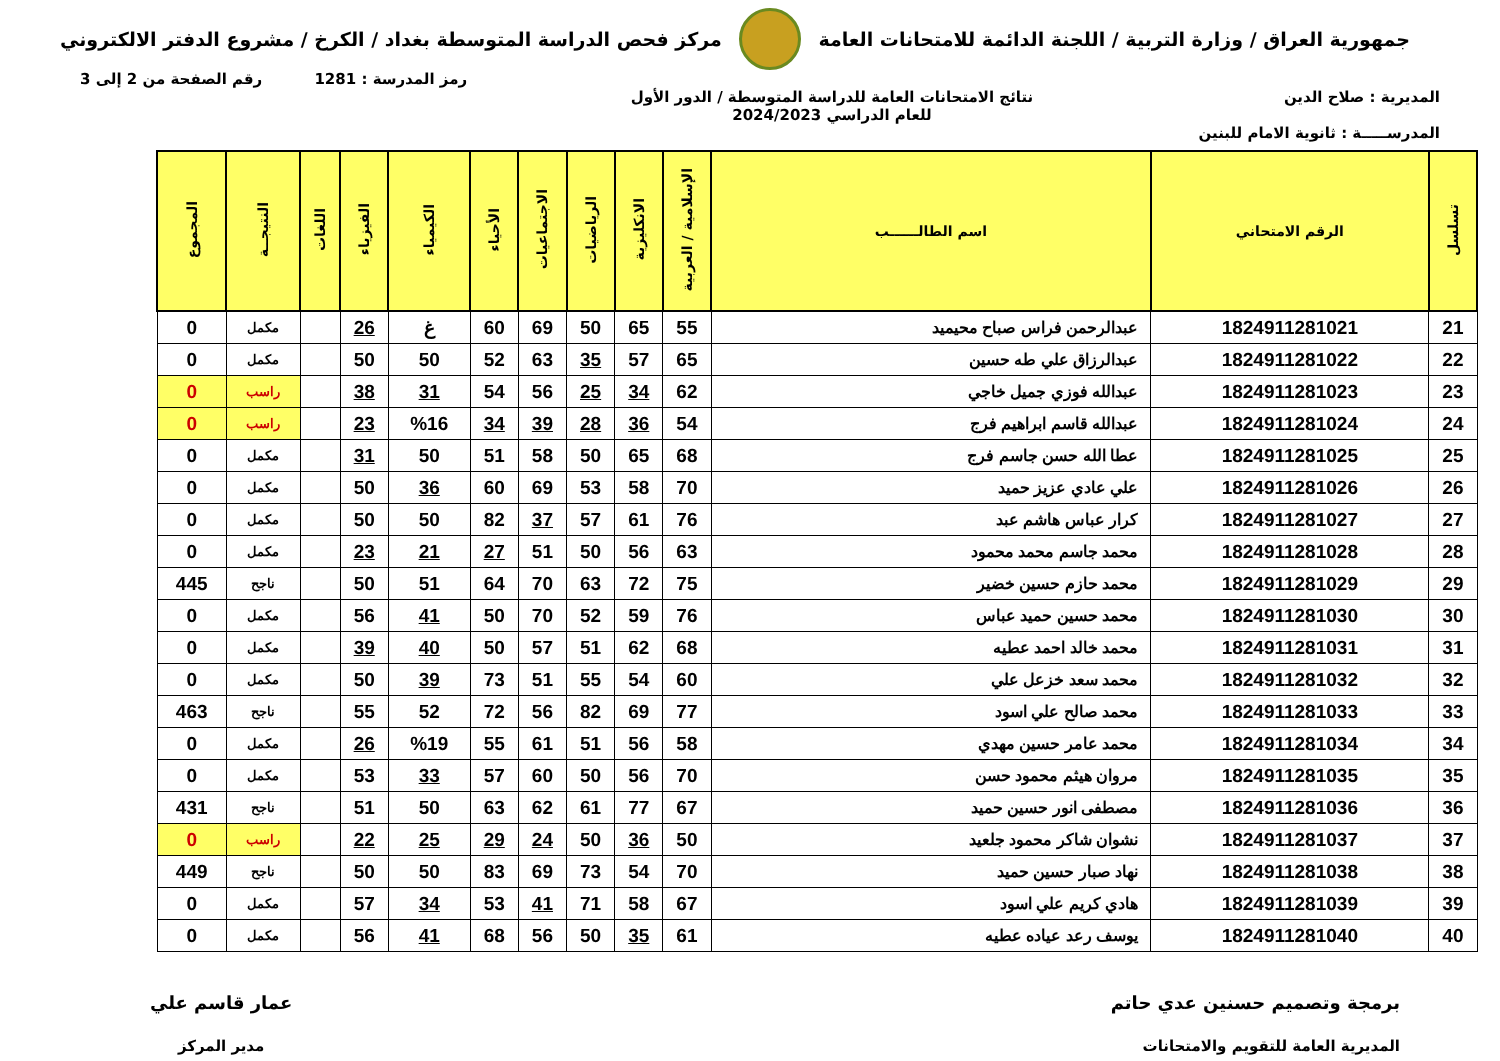جمهورية العراق / وزارة التربية / اللجنة الدائمة للامتحانات العامة
مركز فحص الدراسة المتوسطة بغداد / الكرخ / مشروع الدفتر الالكتروني
رمز المدرسة : 1281 رقم الصفحة من 2 إلى 3
المديرية : صلاح الدين نتائج الامتحانات العامة للدراسة المتوسطة / الدور الأول
للعام الدراسي 2024/2023
المدرســـــة : ثانوية الامام للبنين
| تسلسل | الرقم الامتحاني | اسم الطالــــــب | الإسلامية / العربية | الانكليزية | الرياضيات | الاجتماعيات | الأحياء | الكيمياء | الفيزياء | اللغات | النتيجــة | المجموع |
| --- | --- | --- | --- | --- | --- | --- | --- | --- | --- | --- | --- | --- |
| 21 | 1824911281021 | عبدالرحمن فراس صباح محيميد | 55 | 65 | 50 | 69 | 60 | غ | 26 | | مكمل | 0 |
| 22 | 1824911281022 | عبدالرزاق علي طه حسين | 65 | 57 | 35 | 63 | 52 | 50 | 50 | | مكمل | 0 |
| 23 | 1824911281023 | عبدالله فوزي جميل خاجي | 62 | 34 | 25 | 56 | 54 | 31 | 38 | | راسب | 0 |
| 24 | 1824911281024 | عبدالله قاسم ابراهيم فرج | 54 | 36 | 28 | 39 | 34 | %16 | 23 | | راسب | 0 |
| 25 | 1824911281025 | عطا الله حسن جاسم فرج | 68 | 65 | 50 | 58 | 51 | 50 | 31 | | مكمل | 0 |
| 26 | 1824911281026 | علي عادي عزيز حميد | 70 | 58 | 53 | 69 | 60 | 36 | 50 | | مكمل | 0 |
| 27 | 1824911281027 | كرار عباس هاشم عبد | 76 | 61 | 57 | 37 | 82 | 50 | 50 | | مكمل | 0 |
| 28 | 1824911281028 | محمد جاسم محمد محمود | 63 | 56 | 50 | 51 | 27 | 21 | 23 | | مكمل | 0 |
| 29 | 1824911281029 | محمد حازم حسين خضير | 75 | 72 | 63 | 70 | 64 | 51 | 50 | | ناجح | 445 |
| 30 | 1824911281030 | محمد حسين حميد عباس | 76 | 59 | 52 | 70 | 50 | 41 | 56 | | مكمل | 0 |
| 31 | 1824911281031 | محمد خالد احمد عطيه | 68 | 62 | 51 | 57 | 50 | 40 | 39 | | مكمل | 0 |
| 32 | 1824911281032 | محمد سعد خزعل علي | 60 | 54 | 55 | 51 | 73 | 39 | 50 | | مكمل | 0 |
| 33 | 1824911281033 | محمد صالح علي اسود | 77 | 69 | 82 | 56 | 72 | 52 | 55 | | ناجح | 463 |
| 34 | 1824911281034 | محمد عامر حسين مهدي | 58 | 56 | 51 | 61 | 55 | %19 | 26 | | مكمل | 0 |
| 35 | 1824911281035 | مروان هيثم محمود حسن | 70 | 56 | 50 | 60 | 57 | 33 | 53 | | مكمل | 0 |
| 36 | 1824911281036 | مصطفى انور حسين حميد | 67 | 77 | 61 | 62 | 63 | 50 | 51 | | ناجح | 431 |
| 37 | 1824911281037 | نشوان شاكر محمود جلعيد | 50 | 36 | 50 | 24 | 29 | 25 | 22 | | راسب | 0 |
| 38 | 1824911281038 | نهاد صبار حسين حميد | 70 | 54 | 73 | 69 | 83 | 50 | 50 | | ناجح | 449 |
| 39 | 1824911281039 | هادي كريم علي اسود | 67 | 58 | 71 | 41 | 53 | 34 | 57 | | مكمل | 0 |
| 40 | 1824911281040 | يوسف رعد عياده عطيه | 61 | 35 | 50 | 56 | 68 | 41 | 56 | | مكمل | 0 |
برمجة وتصميم حسنين عدي حاتم
المديرية العامة للتقويم والامتحانات
عمار قاسم علي
مدير المركز